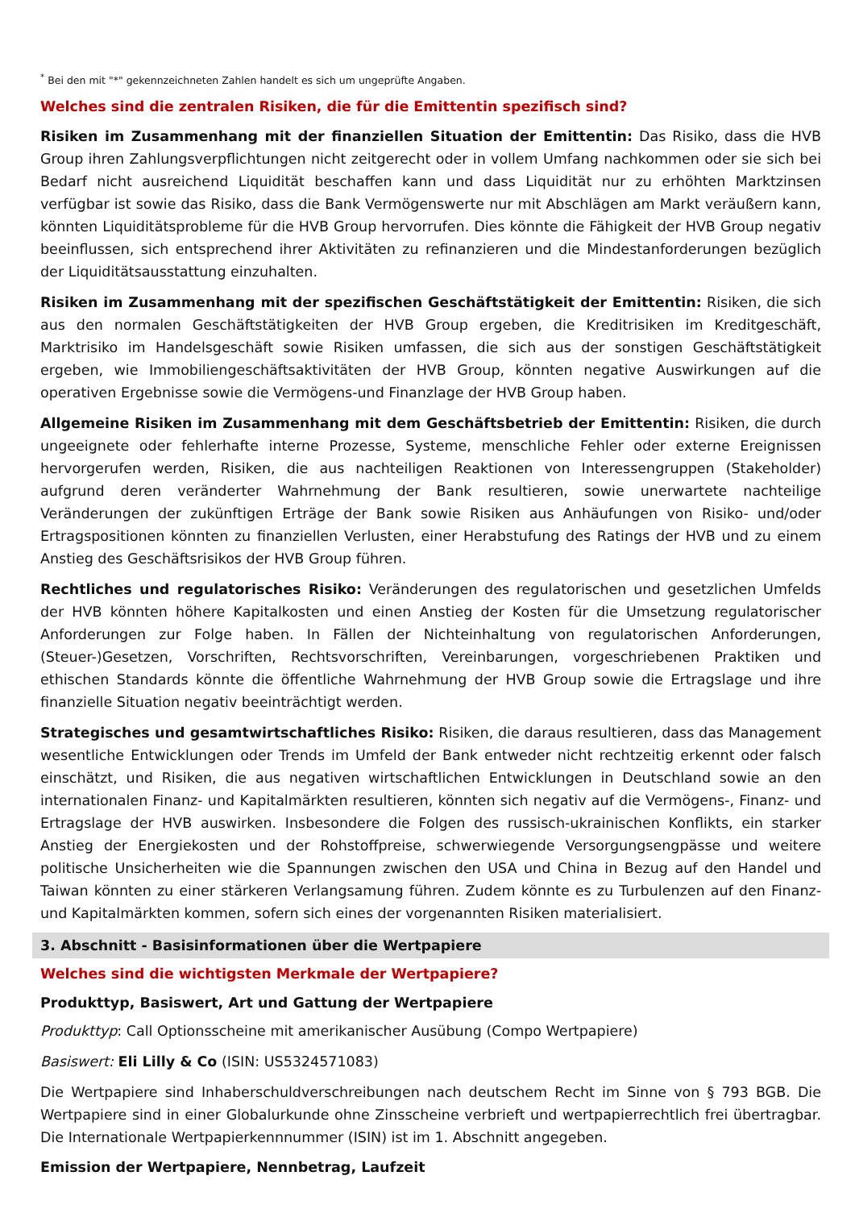<sup>*</sup> Bei den mit "*" gekennzeichneten Zahlen handelt es sich um ungeprüfte Angaben.
Welches sind die zentralen Risiken, die für die Emittentin spezifisch sind?
Risiken im Zusammenhang mit der finanziellen Situation der Emittentin: Das Risiko, dass die HVB Group ihren Zahlungsverpflichtungen nicht zeitgerecht oder in vollem Umfang nachkommen oder sie sich bei Bedarf nicht ausreichend Liquidität beschaffen kann und dass Liquidität nur zu erhöhten Marktzinsen verfügbar ist sowie das Risiko, dass die Bank Vermögenswerte nur mit Abschlägen am Markt veräußern kann, könnten Liquiditätsprobleme für die HVB Group hervorrufen. Dies könnte die Fähigkeit der HVB Group negativ beeinflussen, sich entsprechend ihrer Aktivitäten zu refinanzieren und die Mindestanforderungen bezüglich der Liquiditätsausstattung einzuhalten.
Risiken im Zusammenhang mit der spezifischen Geschäftstätigkeit der Emittentin: Risiken, die sich aus den normalen Geschäftstätigkeiten der HVB Group ergeben, die Kreditrisiken im Kreditgeschäft, Marktrisiko im Handelsgeschäft sowie Risiken umfassen, die sich aus der sonstigen Geschäftstätigkeit ergeben, wie Immobiliengeschäftsaktivitäten der HVB Group, könnten negative Auswirkungen auf die operativen Ergebnisse sowie die Vermögens-und Finanzlage der HVB Group haben.
Allgemeine Risiken im Zusammenhang mit dem Geschäftsbetrieb der Emittentin: Risiken, die durch ungeeignete oder fehlerhafte interne Prozesse, Systeme, menschliche Fehler oder externe Ereignissen hervorgerufen werden, Risiken, die aus nachteiligen Reaktionen von Interessengruppen (Stakeholder) aufgrund deren veränderter Wahrnehmung der Bank resultieren, sowie unerwartete nachteilige Veränderungen der zukünftigen Erträge der Bank sowie Risiken aus Anhäufungen von Risiko- und/oder Ertragspositionen könnten zu finanziellen Verlusten, einer Herabstufung des Ratings der HVB und zu einem Anstieg des Geschäftsrisikos der HVB Group führen.
Rechtliches und regulatorisches Risiko: Veränderungen des regulatorischen und gesetzlichen Umfelds der HVB könnten höhere Kapitalkosten und einen Anstieg der Kosten für die Umsetzung regulatorischer Anforderungen zur Folge haben. In Fällen der Nichteinhaltung von regulatorischen Anforderungen, (Steuer-)Gesetzen, Vorschriften, Rechtsvorschriften, Vereinbarungen, vorgeschriebenen Praktiken und ethischen Standards könnte die öffentliche Wahrnehmung der HVB Group sowie die Ertragslage und ihre finanzielle Situation negativ beeinträchtigt werden.
Strategisches und gesamtwirtschaftliches Risiko: Risiken, die daraus resultieren, dass das Management wesentliche Entwicklungen oder Trends im Umfeld der Bank entweder nicht rechtzeitig erkennt oder falsch einschätzt, und Risiken, die aus negativen wirtschaftlichen Entwicklungen in Deutschland sowie an den internationalen Finanz- und Kapitalmärkten resultieren, könnten sich negativ auf die Vermögens-, Finanz- und Ertragslage der HVB auswirken. Insbesondere die Folgen des russisch-ukrainischen Konflikts, ein starker Anstieg der Energiekosten und der Rohstoffpreise, schwerwiegende Versorgungsengpässe und weitere politische Unsicherheiten wie die Spannungen zwischen den USA und China in Bezug auf den Handel und Taiwan könnten zu einer stärkeren Verlangsamung führen. Zudem könnte es zu Turbulenzen auf den Finanz- und Kapitalmärkten kommen, sofern sich eines der vorgenannten Risiken materialisiert.
3. Abschnitt - Basisinformationen über die Wertpapiere
Welches sind die wichtigsten Merkmale der Wertpapiere?
Produkttyp, Basiswert, Art und Gattung der Wertpapiere
Produkttyp: Call Optionsscheine mit amerikanischer Ausübung (Compo Wertpapiere)
Basiswert: Eli Lilly & Co (ISIN: US5324571083)
Die Wertpapiere sind Inhaberschuldverschreibungen nach deutschem Recht im Sinne von § 793 BGB. Die Wertpapiere sind in einer Globalurkunde ohne Zinsscheine verbrieft und wertpapierrechtlich frei übertragbar. Die Internationale Wertpapierkennnummer (ISIN) ist im 1. Abschnitt angegeben.
Emission der Wertpapiere, Nennbetrag, Laufzeit